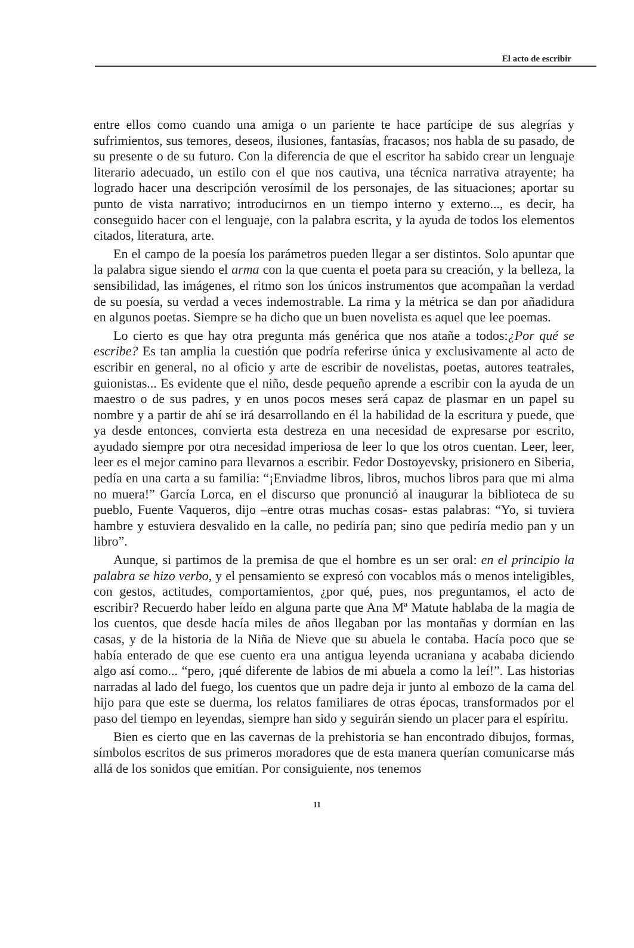El acto de escribir
entre ellos como cuando una amiga o un pariente te hace partícipe de sus alegrías y sufrimientos, sus temores, deseos, ilusiones, fantasías, fracasos; nos habla de su pasado, de su presente o de su futuro. Con la diferencia de que el escritor ha sabido crear un lenguaje literario adecuado, un estilo con el que nos cautiva, una técnica narrativa atrayente; ha logrado hacer una descripción verosímil de los personajes, de las situaciones; aportar su punto de vista narrativo; introducirnos en un tiempo interno y externo..., es decir, ha conseguido hacer con el lenguaje, con la palabra escrita, y la ayuda de todos los elementos citados, literatura, arte.
En el campo de la poesía los parámetros pueden llegar a ser distintos. Solo apuntar que la palabra sigue siendo el arma con la que cuenta el poeta para su creación, y la belleza, la sensibilidad, las imágenes, el ritmo son los únicos instrumentos que acompañan la verdad de su poesía, su verdad a veces indemostrable. La rima y la métrica se dan por añadidura en algunos poetas. Siempre se ha dicho que un buen novelista es aquel que lee poemas.
Lo cierto es que hay otra pregunta más genérica que nos atañe a todos:¿Por qué se escribe? Es tan amplia la cuestión que podría referirse única y exclusivamente al acto de escribir en general, no al oficio y arte de escribir de novelistas, poetas, autores teatrales, guionistas... Es evidente que el niño, desde pequeño aprende a escribir con la ayuda de un maestro o de sus padres, y en unos pocos meses será capaz de plasmar en un papel su nombre y a partir de ahí se irá desarrollando en él la habilidad de la escritura y puede, que ya desde entonces, convierta esta destreza en una necesidad de expresarse por escrito, ayudado siempre por otra necesidad imperiosa de leer lo que los otros cuentan. Leer, leer, leer es el mejor camino para llevarnos a escribir. Fedor Dostoyevsky, prisionero en Siberia, pedía en una carta a su familia: “¡Enviadme libros, libros, muchos libros para que mi alma no muera!” García Lorca, en el discurso que pronunció al inaugurar la biblioteca de su pueblo, Fuente Vaqueros, dijo –entre otras muchas cosas- estas palabras: “Yo, si tuviera hambre y estuviera desvalido en la calle, no pediría pan; sino que pediría medio pan y un libro”.
Aunque, si partimos de la premisa de que el hombre es un ser oral: en el principio la palabra se hizo verbo, y el pensamiento se expresó con vocablos más o menos inteligibles, con gestos, actitudes, comportamientos, ¿por qué, pues, nos preguntamos, el acto de escribir? Recuerdo haber leído en alguna parte que Ana Mª Matute hablaba de la magia de los cuentos, que desde hacía miles de años llegaban por las montañas y dormían en las casas, y de la historia de la Niña de Nieve que su abuela le contaba. Hacía poco que se había enterado de que ese cuento era una antigua leyenda ucraniana y acababa diciendo algo así como... “pero, ¡qué diferente de labios de mi abuela a como la leí!”. Las historias narradas al lado del fuego, los cuentos que un padre deja ir junto al embozo de la cama del hijo para que este se duerma, los relatos familiares de otras épocas, transformados por el paso del tiempo en leyendas, siempre han sido y seguirán siendo un placer para el espíritu.
Bien es cierto que en las cavernas de la prehistoria se han encontrado dibujos, formas, símbolos escritos de sus primeros moradores que de esta manera querían comunicarse más allá de los sonidos que emitían. Por consiguiente, nos tenemos
11